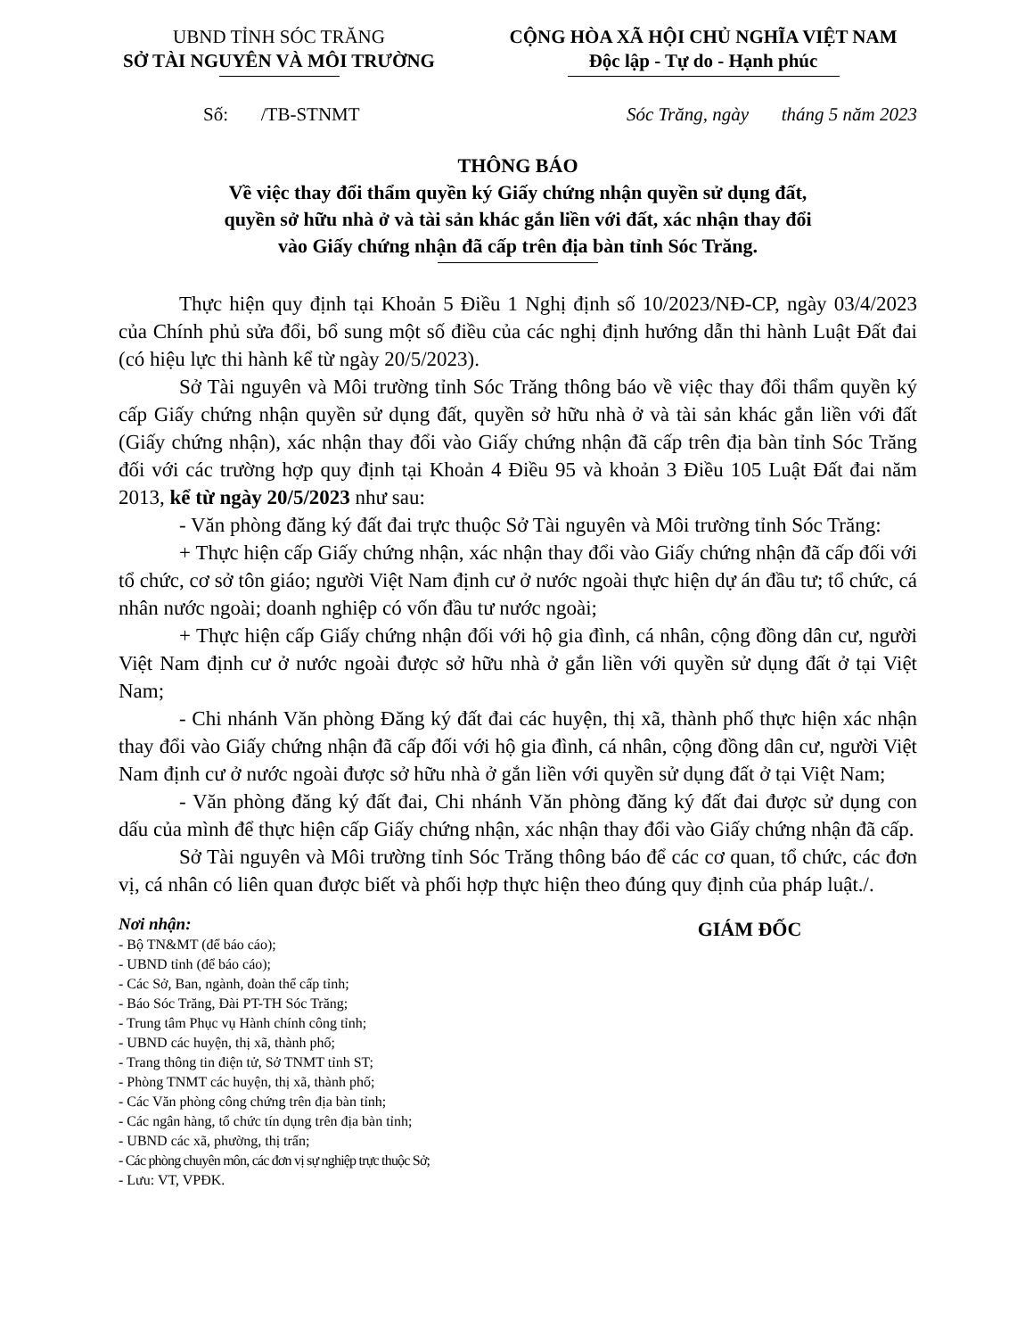UBND TỈNH SÓC TRĂNG
SỞ TÀI NGUYÊN VÀ MÔI TRƯỜNG
CỘNG HÒA XÃ HỘI CHỦ NGHĨA VIỆT NAM
Độc lập - Tự do - Hạnh phúc
Số: /TB-STNMT Sóc Trăng, ngày tháng 5 năm 2023
THÔNG BÁO
Về việc thay đổi thẩm quyền ký Giấy chứng nhận quyền sử dụng đất,
quyền sở hữu nhà ở và tài sản khác gắn liền với đất, xác nhận thay đổi
vào Giấy chứng nhận đã cấp trên địa bàn tỉnh Sóc Trăng.
Thực hiện quy định tại Khoản 5 Điều 1 Nghị định số 10/2023/NĐ-CP, ngày 03/4/2023 của Chính phủ sửa đổi, bổ sung một số điều của các nghị định hướng dẫn thi hành Luật Đất đai (có hiệu lực thi hành kể từ ngày 20/5/2023).
Sở Tài nguyên và Môi trường tỉnh Sóc Trăng thông báo về việc thay đổi thẩm quyền ký cấp Giấy chứng nhận quyền sử dụng đất, quyền sở hữu nhà ở và tài sản khác gắn liền với đất (Giấy chứng nhận), xác nhận thay đổi vào Giấy chứng nhận đã cấp trên địa bàn tỉnh Sóc Trăng đối với các trường hợp quy định tại Khoản 4 Điều 95 và khoản 3 Điều 105 Luật Đất đai năm 2013, kể từ ngày 20/5/2023 như sau:
- Văn phòng đăng ký đất đai trực thuộc Sở Tài nguyên và Môi trường tỉnh Sóc Trăng:
+ Thực hiện cấp Giấy chứng nhận, xác nhận thay đổi vào Giấy chứng nhận đã cấp đối với tổ chức, cơ sở tôn giáo; người Việt Nam định cư ở nước ngoài thực hiện dự án đầu tư; tổ chức, cá nhân nước ngoài; doanh nghiệp có vốn đầu tư nước ngoài;
+ Thực hiện cấp Giấy chứng nhận đối với hộ gia đình, cá nhân, cộng đồng dân cư, người Việt Nam định cư ở nước ngoài được sở hữu nhà ở gắn liền với quyền sử dụng đất ở tại Việt Nam;
- Chi nhánh Văn phòng Đăng ký đất đai các huyện, thị xã, thành phố thực hiện xác nhận thay đổi vào Giấy chứng nhận đã cấp đối với hộ gia đình, cá nhân, cộng đồng dân cư, người Việt Nam định cư ở nước ngoài được sở hữu nhà ở gắn liền với quyền sử dụng đất ở tại Việt Nam;
- Văn phòng đăng ký đất đai, Chi nhánh Văn phòng đăng ký đất đai được sử dụng con dấu của mình để thực hiện cấp Giấy chứng nhận, xác nhận thay đổi vào Giấy chứng nhận đã cấp.
Sở Tài nguyên và Môi trường tỉnh Sóc Trăng thông báo để các cơ quan, tổ chức, các đơn vị, cá nhân có liên quan được biết và phối hợp thực hiện theo đúng quy định của pháp luật./.
Nơi nhận:
- Bộ TN&MT (để báo cáo);
- UBND tỉnh (để báo cáo);
- Các Sở, Ban, ngành, đoàn thể cấp tỉnh;
- Báo Sóc Trăng, Đài PT-TH Sóc Trăng;
- Trung tâm Phục vụ Hành chính công tỉnh;
- UBND các huyện, thị xã, thành phố;
- Trang thông tin điện tử, Sở TNMT tỉnh ST;
- Phòng TNMT các huyện, thị xã, thành phố;
- Các Văn phòng công chứng trên địa bàn tỉnh;
- Các ngân hàng, tổ chức tín dụng trên địa bàn tỉnh;
- UBND các xã, phường, thị trấn;
- Các phòng chuyên môn, các đơn vị sự nghiệp trực thuộc Sở;
- Lưu: VT, VPĐK.
GIÁM ĐỐC